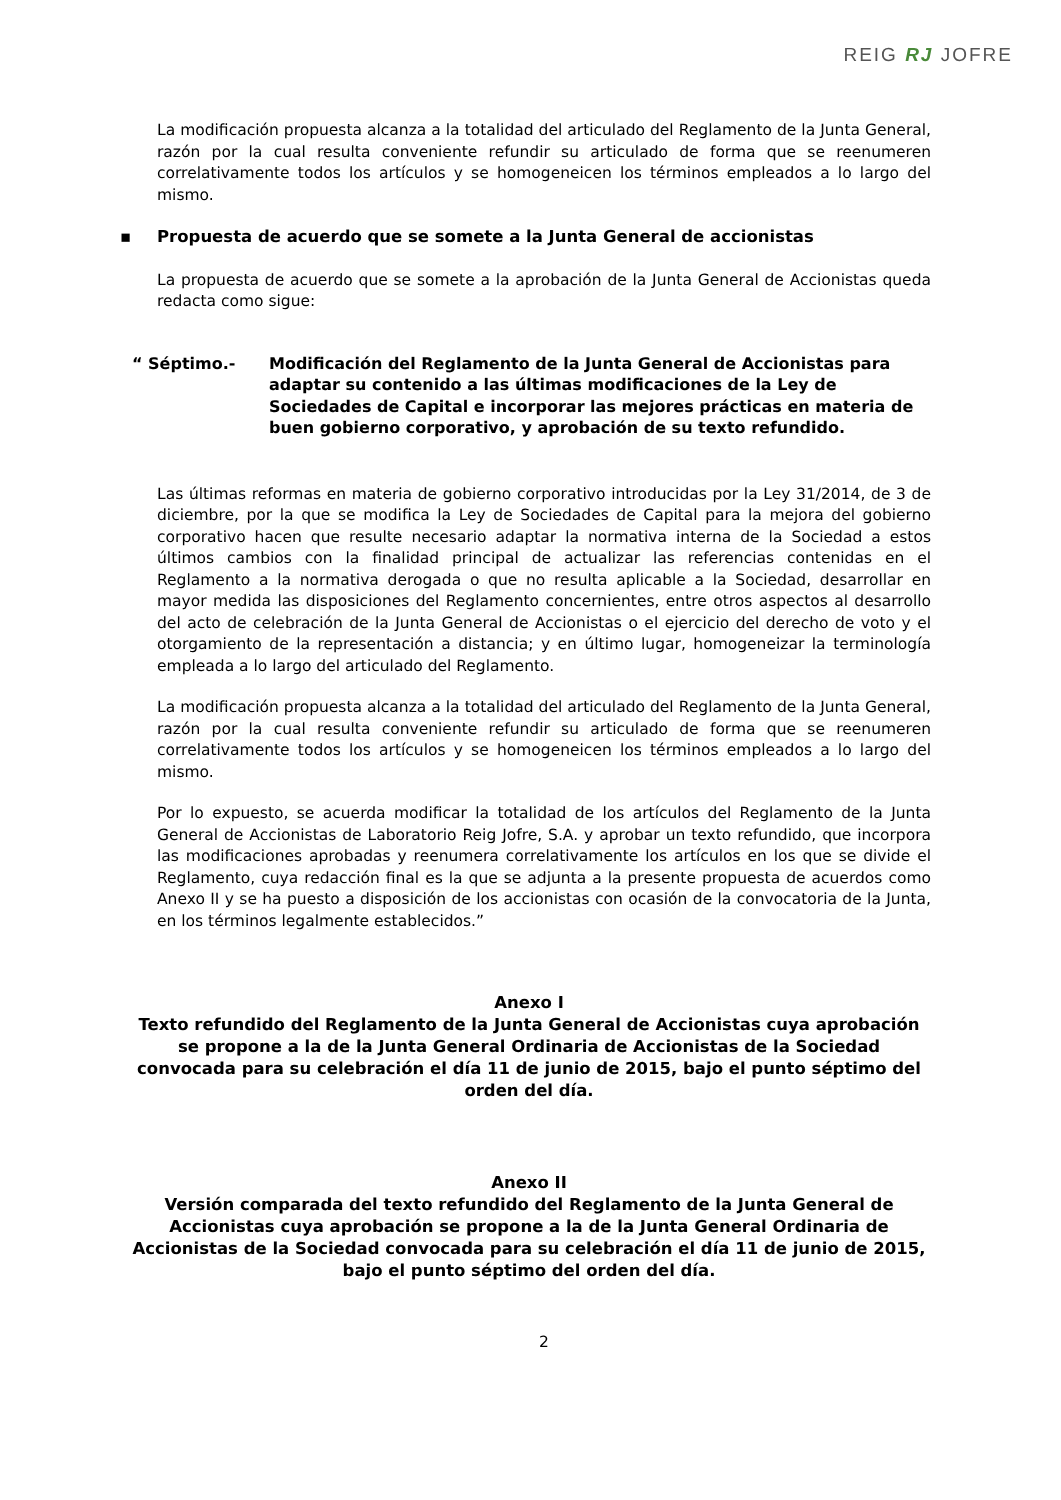REIG RJ JOFRE
La modificación propuesta alcanza a la totalidad del articulado del Reglamento de la Junta General, razón por la cual resulta conveniente refundir su articulado de forma que se reenumeren correlativamente todos los artículos y se homogeneicen los términos empleados a lo largo del mismo.
▪ Propuesta de acuerdo que se somete a la Junta General de accionistas
La propuesta de acuerdo que se somete a la aprobación de la Junta General de Accionistas queda redacta como sigue:
“ Séptimo.- Modificación del Reglamento de la Junta General de Accionistas para adaptar su contenido a las últimas modificaciones de la Ley de Sociedades de Capital e incorporar las mejores prácticas en materia de buen gobierno corporativo, y aprobación de su texto refundido.
Las últimas reformas en materia de gobierno corporativo introducidas por la Ley 31/2014, de 3 de diciembre, por la que se modifica la Ley de Sociedades de Capital para la mejora del gobierno corporativo hacen que resulte necesario adaptar la normativa interna de la Sociedad a estos últimos cambios con la finalidad principal de actualizar las referencias contenidas en el Reglamento a la normativa derogada o que no resulta aplicable a la Sociedad, desarrollar en mayor medida las disposiciones del Reglamento concernientes, entre otros aspectos al desarrollo del acto de celebración de la Junta General de Accionistas o el ejercicio del derecho de voto y el otorgamiento de la representación a distancia; y en último lugar, homogeneizar la terminología empleada a lo largo del articulado del Reglamento.
La modificación propuesta alcanza a la totalidad del articulado del Reglamento de la Junta General, razón por la cual resulta conveniente refundir su articulado de forma que se reenumeren correlativamente todos los artículos y se homogeneicen los términos empleados a lo largo del mismo.
Por lo expuesto, se acuerda modificar la totalidad de los artículos del Reglamento de la Junta General de Accionistas de Laboratorio Reig Jofre, S.A. y aprobar un texto refundido, que incorpora las modificaciones aprobadas y reenumera correlativamente los artículos en los que se divide el Reglamento, cuya redacción final es la que se adjunta a la presente propuesta de acuerdos como Anexo II y se ha puesto a disposición de los accionistas con ocasión de la convocatoria de la Junta, en los términos legalmente establecidos.”
Anexo I
Texto refundido del Reglamento de la Junta General de Accionistas cuya aprobación se propone a la de la Junta General Ordinaria de Accionistas de la Sociedad convocada para su celebración el día 11 de junio de 2015, bajo el punto séptimo del orden del día.
Anexo II
Versión comparada del texto refundido del Reglamento de la Junta General de Accionistas cuya aprobación se propone a la de la Junta General Ordinaria de Accionistas de la Sociedad convocada para su celebración el día 11 de junio de 2015, bajo el punto séptimo del orden del día.
2